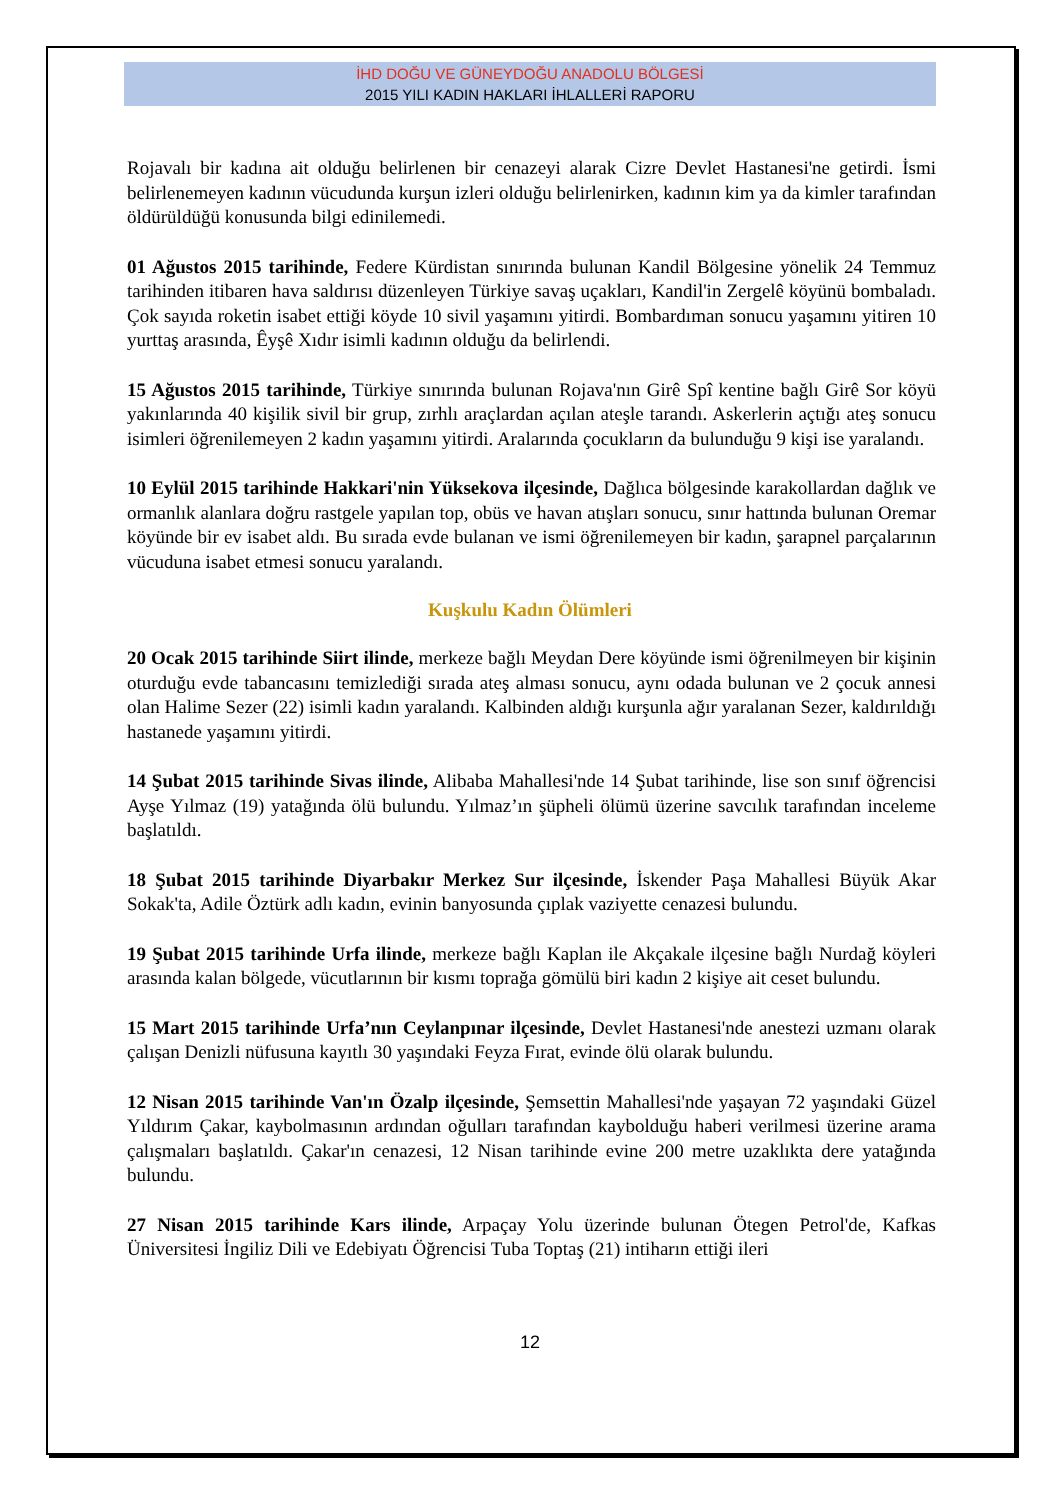İHD DOĞU VE GÜNEYDOĞU ANADOLU BÖLGESİ
2015 YILI KADIN HAKLARI İHLALLERİ RAPORU
Rojavalı bir kadına ait olduğu belirlenen bir cenazeyi alarak Cizre Devlet Hastanesi'ne getirdi. İsmi belirlenemeyen kadının vücudunda kurşun izleri olduğu belirlenirken, kadının kim ya da kimler tarafından öldürüldüğü konusunda bilgi edinilemedi.
01 Ağustos 2015 tarihinde, Federe Kürdistan sınırında bulunan Kandil Bölgesine yönelik 24 Temmuz tarihinden itibaren hava saldırısı düzenleyen Türkiye savaş uçakları, Kandil'in Zergelê köyünü bombaladı. Çok sayıda roketin isabet ettiği köyde 10 sivil yaşamını yitirdi. Bombardıman sonucu yaşamını yitiren 10 yurttaş arasında, Êyşê Xıdır isimli kadının olduğu da belirlendi.
15 Ağustos 2015 tarihinde, Türkiye sınırında bulunan Rojava'nın Girê Spî kentine bağlı Girê Sor köyü yakınlarında 40 kişilik sivil bir grup, zırhlı araçlardan açılan ateşle tarandı. Askerlerin açtığı ateş sonucu isimleri öğrenilemeyen 2 kadın yaşamını yitirdi. Aralarında çocukların da bulunduğu 9 kişi ise yaralandı.
10 Eylül 2015 tarihinde Hakkari'nin Yüksekova ilçesinde, Dağlıca bölgesinde karakollardan dağlık ve ormanlık alanlara doğru rastgele yapılan top, obüs ve havan atışları sonucu, sınır hattında bulunan Oremar köyünde bir ev isabet aldı. Bu sırada evde bulanan ve ismi öğrenilemeyen bir kadın, şarapnel parçalarının vücuduna isabet etmesi sonucu yaralandı.
Kuşkulu Kadın Ölümleri
20 Ocak 2015 tarihinde Siirt ilinde, merkeze bağlı Meydan Dere köyünde ismi öğrenilmeyen bir kişinin oturduğu evde tabancasını temizlediği sırada ateş alması sonucu, aynı odada bulunan ve 2 çocuk annesi olan Halime Sezer (22) isimli kadın yaralandı. Kalbinden aldığı kurşunla ağır yaralanan Sezer, kaldırıldığı hastanede yaşamını yitirdi.
14 Şubat 2015 tarihinde Sivas ilinde, Alibaba Mahallesi'nde 14 Şubat tarihinde, lise son sınıf öğrencisi Ayşe Yılmaz (19) yatağında ölü bulundu. Yılmaz’ın şüpheli ölümü üzerine savcılık tarafından inceleme başlatıldı.
18 Şubat 2015 tarihinde Diyarbakır Merkez Sur ilçesinde, İskender Paşa Mahallesi Büyük Akar Sokak'ta, Adile Öztürk adlı kadın, evinin banyosunda çıplak vaziyette cenazesi bulundu.
19 Şubat 2015 tarihinde Urfa ilinde, merkeze bağlı Kaplan ile Akçakale ilçesine bağlı Nurdağ köyleri arasında kalan bölgede, vücutlarının bir kısmı toprağa gömülü biri kadın 2 kişiye ait ceset bulundu.
15 Mart 2015 tarihinde Urfa’nın Ceylanpınar ilçesinde, Devlet Hastanesi'nde anestezi uzmanı olarak çalışan Denizli nüfusuna kayıtlı 30 yaşındaki Feyza Fırat, evinde ölü olarak bulundu.
12 Nisan 2015 tarihinde Van'ın Özalp ilçesinde, Şemsettin Mahallesi'nde yaşayan 72 yaşındaki Güzel Yıldırım Çakar, kaybolmasının ardından oğulları tarafından kaybolduğu haberi verilmesi üzerine arama çalışmaları başlatıldı. Çakar'ın cenazesi, 12 Nisan tarihinde evine 200 metre uzaklıkta dere yatağında bulundu.
27 Nisan 2015 tarihinde Kars ilinde, Arpaçay Yolu üzerinde bulunan Ötegen Petrol'de, Kafkas Üniversitesi İngiliz Dili ve Edebiyatı Öğrencisi Tuba Toptaş (21) intiharın ettiği ileri
12